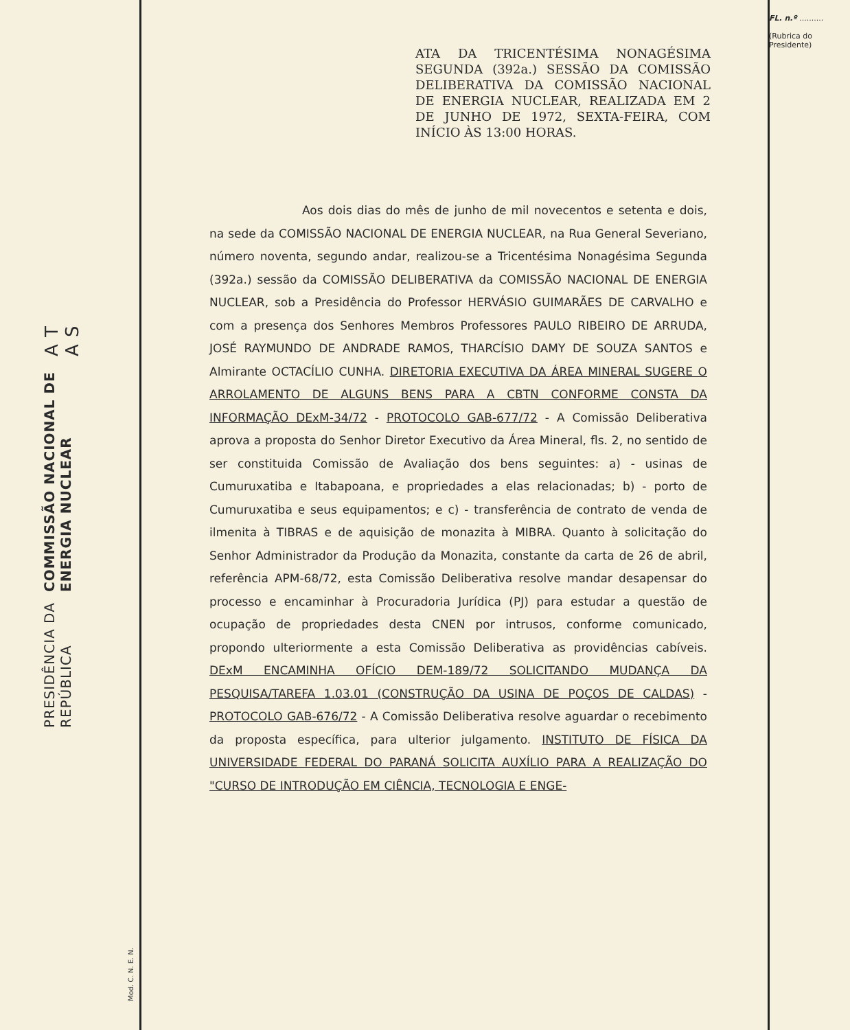FL. n.º ..........
(Rubrica do Presidente)
PRESIDÊNCIA DA REPÚBLICA
COMMISSÃO NACIONAL DE ENERGIA NUCLEAR
A T A S
ATA DA TRICENTÉSIMA NONAGÉSIMA SEGUNDA (392a.) SESSÃO DA COMISSÃO DELIBERATIVA DA COMISSÃO NACIONAL DE ENERGIA NUCLEAR, REALIZADA EM 2 DE JUNHO DE 1972, SEXTA-FEIRA, COM INÍCIO ÀS 13:00 HORAS.
Aos dois dias do mês de junho de mil novecentos e setenta e dois, na sede da COMISSÃO NACIONAL DE ENERGIA NUCLEAR, na Rua General Severiano, número noventa, segundo andar, realizou-se a Tricentésima Nonagésima Segunda (392a.) sessão da COMISSÃO DELIBERATIVA da COMISSÃO NACIONAL DE ENERGIA NUCLEAR, sob a Presidência do Professor HERVÁSIO GUIMARÃES DE CARVALHO e com a presença dos Senhores Membros Professores PAULO RIBEIRO DE ARRUDA, JOSÉ RAYMUNDO DE ANDRADE RAMOS, THARCÍSIO DAMY DE SOUZA SANTOS e Almirante OCTACÍLIO CUNHA. DIRETORIA EXECUTIVA DA ÁREA MINERAL SUGERE O ARROLAMENTO DE ALGUNS BENS PARA A CBTN CONFORME CONSTA DA INFORMAÇÃO DExM-34/72 - PROTOCOLO GAB-677/72 - A Comissão Deliberativa aprova a proposta do Senhor Diretor Executivo da Área Mineral, fls. 2, no sentido de ser constituida Comissão de Avaliação dos bens seguintes: a) - usinas de Cumuruxatiba e Itabapoana, e propriedades a elas relacionadas; b) - porto de Cumuruxatiba e seus equipamentos; e c) - transferência de contrato de venda de ilmenita à TIBRAS e de aquisição de monazita à MIBRA. Quanto à solicitação do Senhor Administrador da Produção da Monazita, constante da carta de 26 de abril, referência APM-68/72, esta Comissão Deliberativa resolve mandar desapensar do processo e encaminhar à Procuradoria Jurídica (PJ) para estudar a questão de ocupação de propriedades desta CNEN por intrusos, conforme comunicado, propondo ulteriormente a esta Comissão Deliberativa as providências cabíveis. DExM ENCAMINHA OFÍCIO DEM-189/72 SOLICITANDO MUDANÇA DA PESQUISA/TAREFA 1.03.01 (CONSTRUÇÃO DA USINA DE POÇOS DE CALDAS) - PROTOCOLO GAB-676/72 - A Comissão Deliberativa resolve aguardar o recebimento da proposta específica, para ulterior julgamento. INSTITUTO DE FÍSICA DA UNIVERSIDADE FEDERAL DO PARANÁ SOLICITA AUXÍLIO PARA A REALIZAÇÃO DO "CURSO DE INTRODUÇÃO EM CIÊNCIA, TECNOLOGIA E ENGE-
Mod. C. N. E. N.